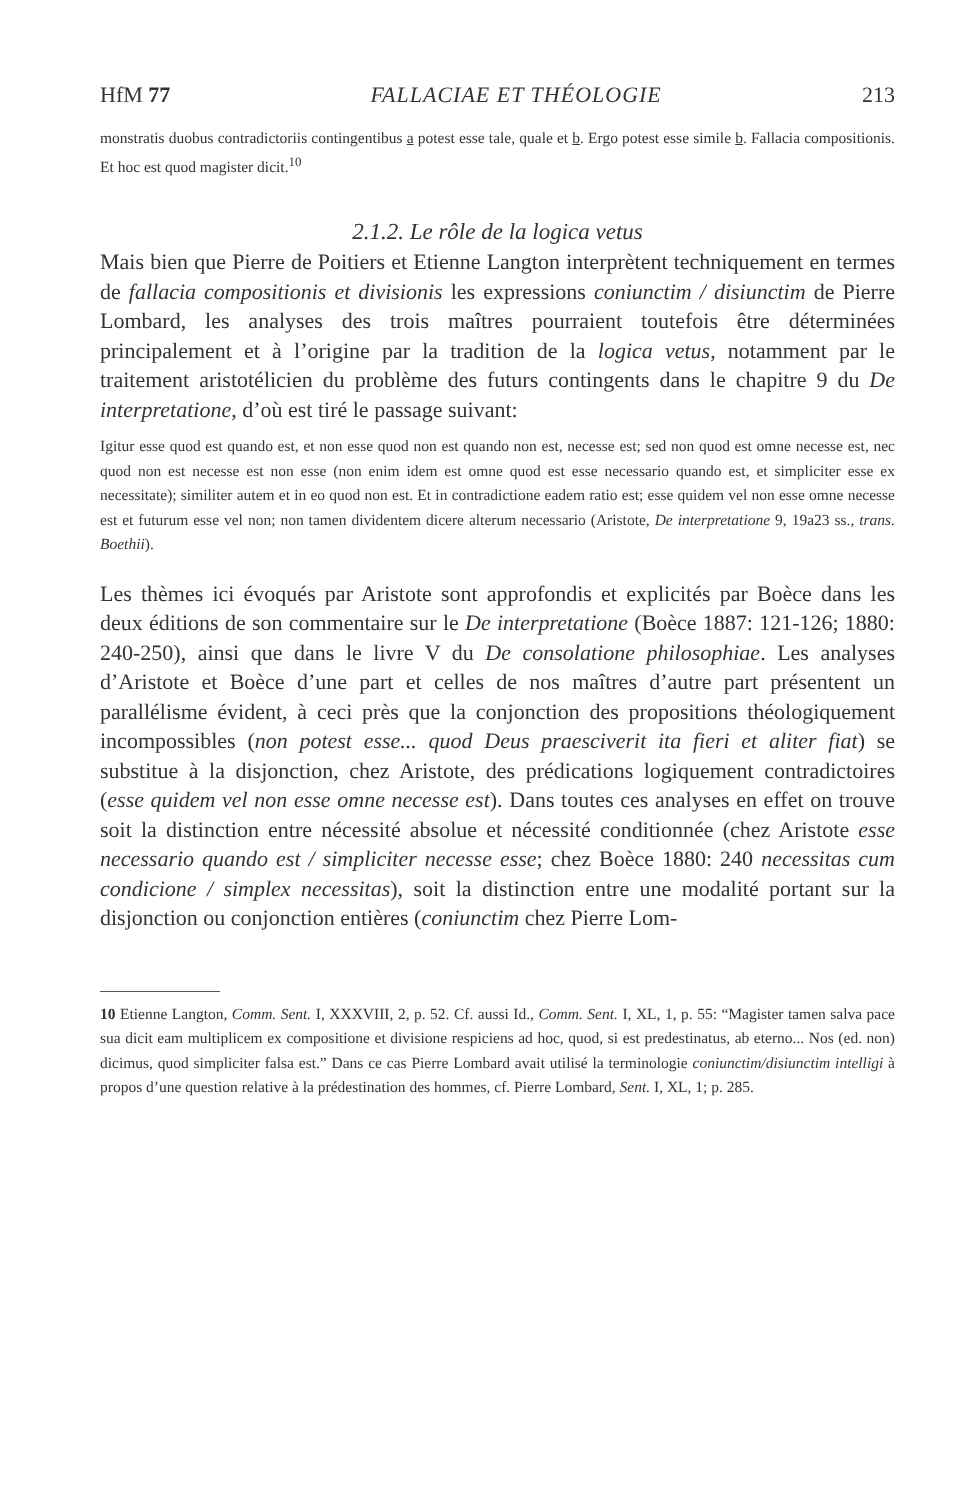HfM 77 FALLACIAE ET THÉOLOGIE 213
monstratis duobus contradictoriis contingentibus a potest esse tale, quale et b. Ergo potest esse simile b. Fallacia compositionis. Et hoc est quod magister dicit.<sup>10</sup>
2.1.2. Le rôle de la logica vetus
Mais bien que Pierre de Poitiers et Etienne Langton interprètent techniquement en termes de fallacia compositionis et divisionis les expressions coniunctim / disiunctim de Pierre Lombard, les analyses des trois maîtres pourraient toutefois être déterminées principalement et à l’origine par la tradition de la logica vetus, notamment par le traitement aristotélicien du problème des futurs contingents dans le chapitre 9 du De interpretatione, d’où est tiré le passage suivant:
Igitur esse quod est quando est, et non esse quod non est quando non est, necesse est; sed non quod est omne necesse est, nec quod non est necesse est non esse (non enim idem est omne quod est esse necessario quando est, et simpliciter esse ex necessitate); similiter autem et in eo quod non est. Et in contradictione eadem ratio est; esse quidem vel non esse omne necesse est et futurum esse vel non; non tamen dividentem dicere alterum necessario (Aristote, De interpretatione 9, 19a23 ss., trans. Boethii).
Les thèmes ici évoqués par Aristote sont approfondis et explicités par Boèce dans les deux éditions de son commentaire sur le De interpretatione (Boèce 1887: 121-126; 1880: 240-250), ainsi que dans le livre V du De consolatione philosophiae. Les analyses d’Aristote et Boèce d’une part et celles de nos maîtres d’autre part présentent un parallélisme évident, à ceci près que la conjonction des propositions théologiquement incompossibles (non potest esse... quod Deus praesciverit ita fieri et aliter fiat) se substitue à la disjonction, chez Aristote, des prédications logiquement contradictoires (esse quidem vel non esse omne necesse est). Dans toutes ces analyses en effet on trouve soit la distinction entre nécessité absolue et nécessité conditionnée (chez Aristote esse necessario quando est / simpliciter necesse esse; chez Boèce 1880: 240 necessitas cum condicione / simplex necessitas), soit la distinction entre une modalité portant sur la disjonction ou conjonction entières (coniunctim chez Pierre Lom-
10 Etienne Langton, Comm. Sent. I, XXXVIII, 2, p. 52. Cf. aussi Id., Comm. Sent. I, XL, 1, p. 55: “Magister tamen salva pace sua dicit eam multiplicem ex compositione et divisione respiciens ad hoc, quod, si est predestinatus, ab eterno... Nos (ed. non) dicimus, quod simpliciter falsa est.” Dans ce cas Pierre Lombard avait utilisé la terminologie coniunctim/disiunctim intelligi à propos d’une question relative à la prédestination des hommes, cf. Pierre Lombard, Sent. I, XL, 1; p. 285.